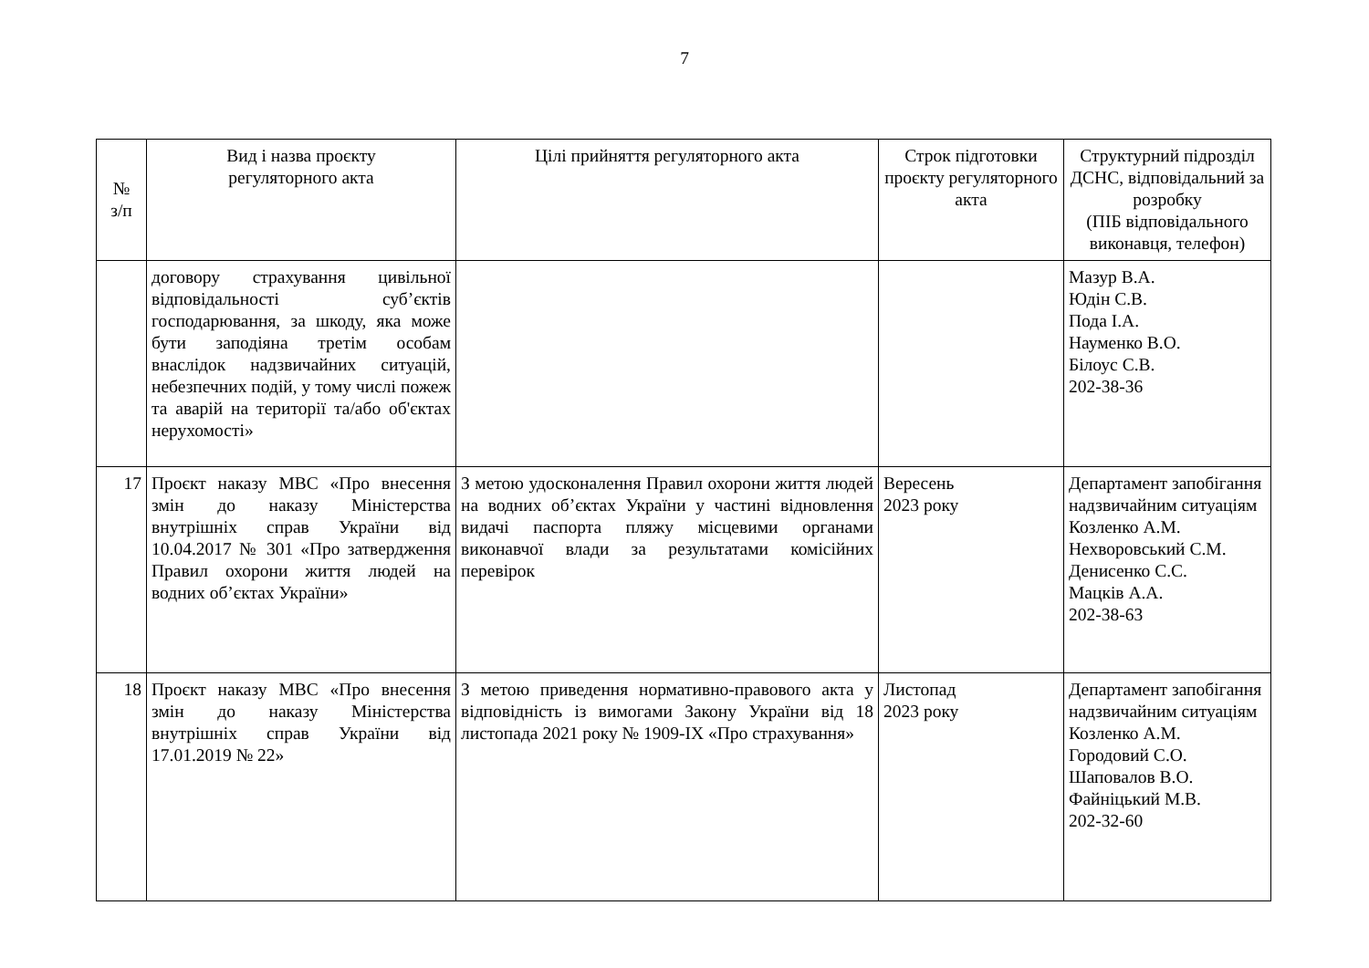7
| № з/п | Вид і назва проєкту регуляторного акта | Цілі прийняття регуляторного акта | Строк підготовки проєкту регуляторного акта | Структурний підрозділ ДСНС, відповідальний за розробку (ПІБ відповідального виконавця, телефон) |
| --- | --- | --- | --- | --- |
| | договору страхування цивільної відповідальності суб’єктів господарювання, за шкоду, яка може бути заподіяна третім особам внаслідок надзвичайних ситуацій, небезпечних подій, у тому числі пожеж та аварій на території та/або об'єктах нерухомості» | | | Мазур В.А. Юдін С.В. Пода І.А. Науменко В.О. Білоус С.В. 202-38-36 |
| 17 | Проєкт наказу МВС «Про внесення змін до наказу Міністерства внутрішніх справ України від 10.04.2017 № 301 «Про затвердження Правил охорони життя людей на водних об’єктах України» | З метою удосконалення Правил охорони життя людей на водних об’єктах України у частині відновлення видачі паспорта пляжу місцевими органами виконавчої влади за результатами комісійних перевірок | Вересень 2023 року | Департамент запобігання надзвичайним ситуаціям Козленко А.М. Нехворовський С.М. Денисенко С.С. Мацків А.А. 202-38-63 |
| 18 | Проєкт наказу МВС «Про внесення змін до наказу Міністерства внутрішніх справ України від 17.01.2019 № 22» | З метою приведення нормативно-правового акта у відповідність із вимогами Закону України від 18 листопада 2021 року № 1909-IX «Про страхування» | Листопад 2023 року | Департамент запобігання надзвичайним ситуаціям Козленко А.М. Городовий С.О. Шаповалов В.О. Файніцький М.В. 202-32-60 |